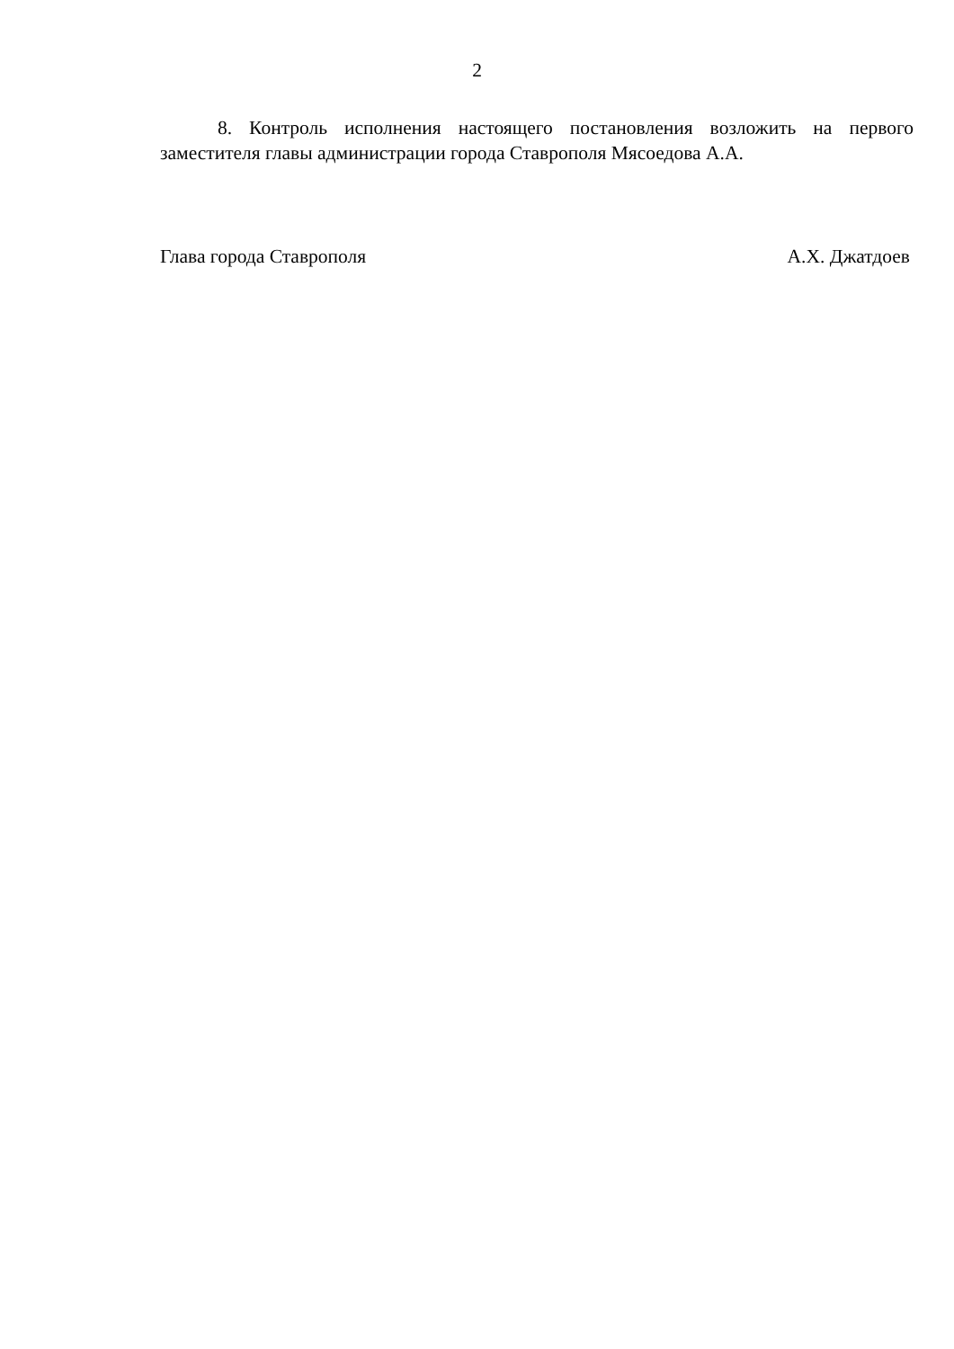2
8. Контроль исполнения настоящего постановления возложить на первого заместителя главы администрации города Ставрополя Мясоедова А.А.
Глава города Ставрополя А.Х. Джатдоев